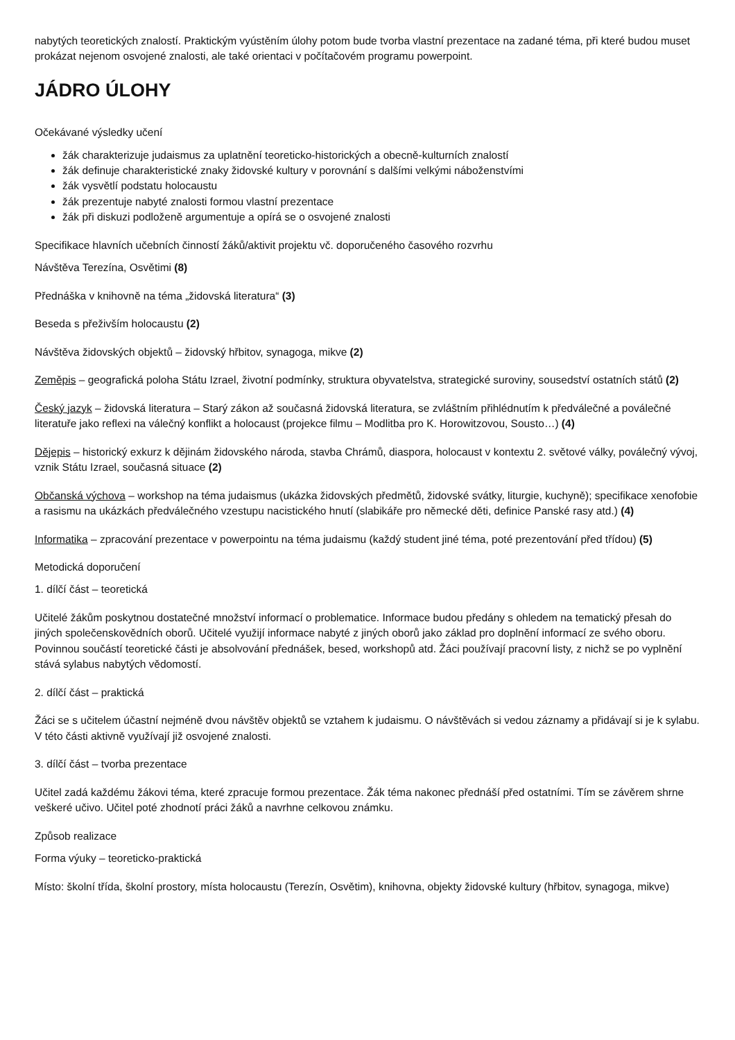nabytých teoretických znalostí. Praktickým vyústěním úlohy potom bude tvorba vlastní prezentace na zadané téma, při které budou muset prokázat nejenom osvojené znalosti, ale také orientaci v počítačovém programu powerpoint.
JÁDRO ÚLOHY
Očekávané výsledky učení
žák charakterizuje judaismus za uplatnění teoreticko-historických a obecně-kulturních znalostí
žák definuje charakteristické znaky židovské kultury v porovnání s dalšími velkými náboženstvími
žák vysvětlí podstatu holocaustu
žák prezentuje nabyté znalosti formou vlastní prezentace
žák při diskuzi podloženě argumentuje a opírá se o osvojené znalosti
Specifikace hlavních učebních činností žáků/aktivit projektu vč. doporučeného časového rozvrhu
Návštěva Terezína, Osvětimi (8)
Přednáška v knihovně na téma „židovská literatura“ (3)
Beseda s přeživším holocaustu (2)
Návštěva židovských objektů – židovský hřbitov, synagoga, mikve (2)
Zeměpis – geografická poloha Státu Izrael, životní podmínky, struktura obyvatelstva, strategické suroviny, sousedství ostatních států (2)
Český jazyk – židovská literatura – Starý zákon až současná židovská literatura, se zvláštním přihlédnutím k předválečné a poválečné literatuře jako reflexi na válečný konflikt a holocaust (projekce filmu – Modlitba pro K. Horowitzovou, Sousto…) (4)
Dějepis – historický exkurz k dějinám židovského národa, stavba Chrámů, diaspora, holocaust v kontextu 2. světové války, poválečný vývoj, vznik Státu Izrael, současná situace (2)
Občanská výchova – workshop na téma judaismus (ukázka židovských předmětů, židovské svátky, liturgie, kuchyně); specifikace xenofobie a rasismu na ukázkách předválečného vzestupu nacistického hnutí (slabikáře pro německé děti, definice Panské rasy atd.) (4)
Informatika – zpracování prezentace v powerpointu na téma judaismu (každý student jiné téma, poté prezentování před třídou) (5)
Metodická doporučení
1. dílčí část – teoretická
Učitelé žákům poskytnou dostatečné množství informací o problematice. Informace budou předány s ohledem na tematický přesah do jiných společenskovědních oborů. Učitelé využijí informace nabyté z jiných oborů jako základ pro doplnění informací ze svého oboru. Povinnou součástí teoretické části je absolvování přednášek, besed, workshopů atd. Žáci používají pracovní listy, z nichž se po vyplnění stává sylabus nabytých vědomostí.
2. dílčí část – praktická
Žáci se s učitelem účastní nejméně dvou návštěv objektů se vztahem k judaismu. O návštěvách si vedou záznamy a přidávají si je k sylabu. V této části aktivně využívají již osvojené znalosti.
3. dílčí část – tvorba prezentace
Učitel zadá každému žákovi téma, které zpracuje formou prezentace. Žák téma nakonec přednáší před ostatními. Tím se závěrem shrne veškeré učivo. Učitel poté zhodnotí práci žáků a navrhne celkovou známku.
Způsob realizace
Forma výuky – teoreticko-praktická
Místo: školní třída, školní prostory, místa holocaustu (Terezín, Osvětim), knihovna, objekty židovské kultury (hřbitov, synagoga, mikve)